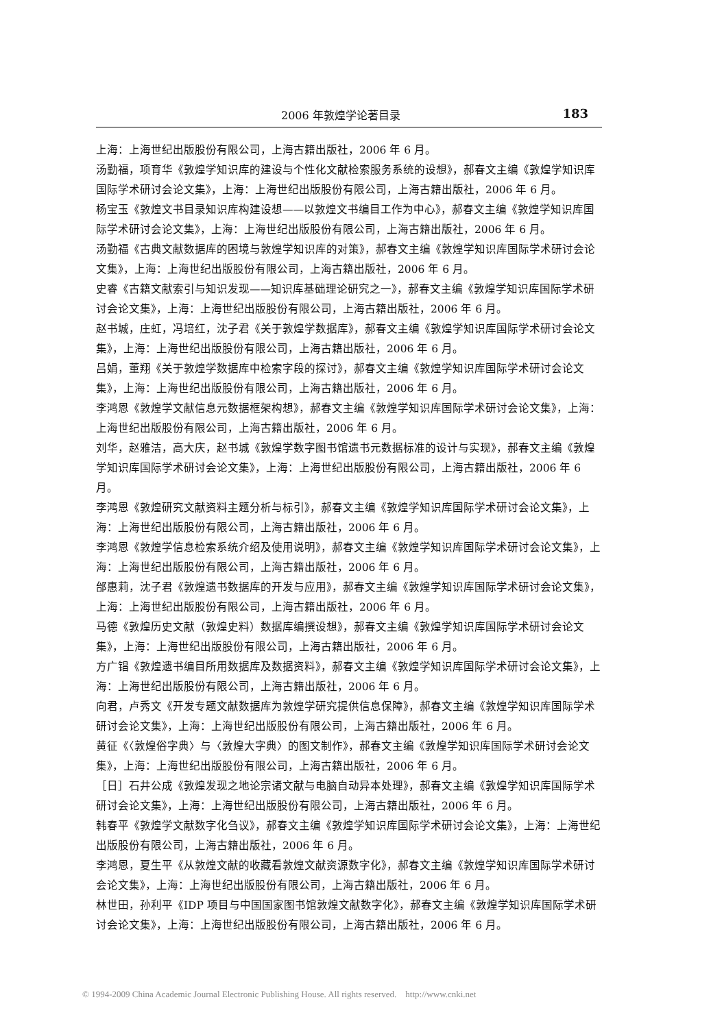2006 年敦煌学论著目录 183
上海：上海世纪出版股份有限公司，上海古籍出版社，2006 年 6 月。
汤勤福，项育华《敦煌学知识库的建设与个性化文献检索服务系统的设想》，郝春文主编《敦煌学知识库国际学术研讨会论文集》，上海：上海世纪出版股份有限公司，上海古籍出版社，2006 年 6 月。
杨宝玉《敦煌文书目录知识库构建设想——以敦煌文书编目工作为中心》，郝春文主编《敦煌学知识库国际学术研讨会论文集》，上海：上海世纪出版股份有限公司，上海古籍出版社，2006 年 6 月。
汤勤福《古典文献数据库的困境与敦煌学知识库的对策》，郝春文主编《敦煌学知识库国际学术研讨会论文集》，上海：上海世纪出版股份有限公司，上海古籍出版社，2006 年 6 月。
史睿《古籍文献索引与知识发现——知识库基础理论研究之一》，郝春文主编《敦煌学知识库国际学术研讨会论文集》，上海：上海世纪出版股份有限公司，上海古籍出版社，2006 年 6 月。
赵书城，庄虹，冯培红，沈子君《关于敦煌学数据库》，郝春文主编《敦煌学知识库国际学术研讨会论文集》，上海：上海世纪出版股份有限公司，上海古籍出版社，2006 年 6 月。
吕娟，董翔《关于敦煌学数据库中检索字段的探讨》，郝春文主编《敦煌学知识库国际学术研讨会论文集》，上海：上海世纪出版股份有限公司，上海古籍出版社，2006 年 6 月。
李鸿恩《敦煌学文献信息元数据框架构想》，郝春文主编《敦煌学知识库国际学术研讨会论文集》，上海：上海世纪出版股份有限公司，上海古籍出版社，2006 年 6 月。
刘华，赵雅洁，高大庆，赵书城《敦煌学数字图书馆遗书元数据标准的设计与实现》，郝春文主编《敦煌学知识库国际学术研讨会论文集》，上海：上海世纪出版股份有限公司，上海古籍出版社，2006 年 6 月。
李鸿恩《敦煌研究文献资料主题分析与标引》，郝春文主编《敦煌学知识库国际学术研讨会论文集》，上海：上海世纪出版股份有限公司，上海古籍出版社，2006 年 6 月。
李鸿恩《敦煌学信息检索系统介绍及使用说明》，郝春文主编《敦煌学知识库国际学术研讨会论文集》，上海：上海世纪出版股份有限公司，上海古籍出版社，2006 年 6 月。
邰惠莉，沈子君《敦煌遗书数据库的开发与应用》，郝春文主编《敦煌学知识库国际学术研讨会论文集》，上海：上海世纪出版股份有限公司，上海古籍出版社，2006 年 6 月。
马德《敦煌历史文献（敦煌史料）数据库编撰设想》，郝春文主编《敦煌学知识库国际学术研讨会论文集》，上海：上海世纪出版股份有限公司，上海古籍出版社，2006 年 6 月。
方广锠《敦煌遗书编目所用数据库及数据资料》，郝春文主编《敦煌学知识库国际学术研讨会论文集》，上海：上海世纪出版股份有限公司，上海古籍出版社，2006 年 6 月。
向君，卢秀文《开发专题文献数据库为敦煌学研究提供信息保障》，郝春文主编《敦煌学知识库国际学术研讨会论文集》，上海：上海世纪出版股份有限公司，上海古籍出版社，2006 年 6 月。
黄征《〈敦煌俗字典〉与〈敦煌大字典〉的图文制作》，郝春文主编《敦煌学知识库国际学术研讨会论文集》，上海：上海世纪出版股份有限公司，上海古籍出版社，2006 年 6 月。
［日］石井公成《敦煌发现之地论宗诸文献与电脑自动异本处理》，郝春文主编《敦煌学知识库国际学术研讨会论文集》，上海：上海世纪出版股份有限公司，上海古籍出版社，2006 年 6 月。
韩春平《敦煌学文献数字化刍议》，郝春文主编《敦煌学知识库国际学术研讨会论文集》，上海：上海世纪出版股份有限公司，上海古籍出版社，2006 年 6 月。
李鸿恩，夏生平《从敦煌文献的收藏看敦煌文献资源数字化》，郝春文主编《敦煌学知识库国际学术研讨会论文集》，上海：上海世纪出版股份有限公司，上海古籍出版社，2006 年 6 月。
林世田，孙利平《IDP 项目与中国国家图书馆敦煌文献数字化》，郝春文主编《敦煌学知识库国际学术研讨会论文集》，上海：上海世纪出版股份有限公司，上海古籍出版社，2006 年 6 月。
© 1994-2009 China Academic Journal Electronic Publishing House. All rights reserved. http://www.cnki.net